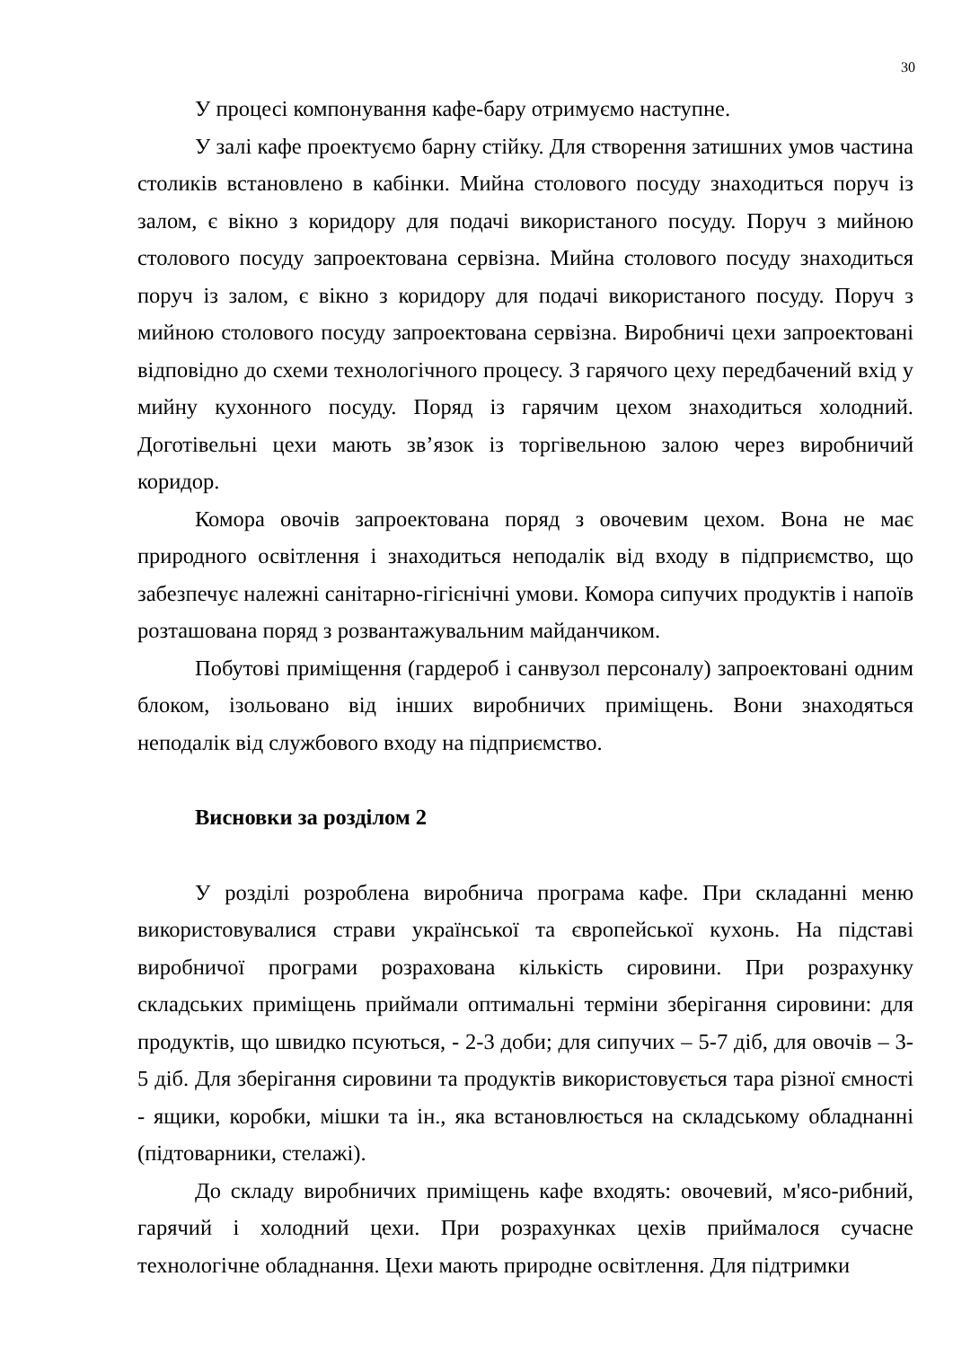30
У процесі компонування кафе-бару отримуємо наступне.
У залі кафе проектуємо барну стійку. Для створення затишних умов частина столиків встановлено в кабінки. Мийна столового посуду знаходиться поруч із залом, є вікно з коридору для подачі використаного посуду. Поруч з мийною столового посуду запроектована сервізна. Мийна столового посуду знаходиться поруч із залом, є вікно з коридору для подачі використаного посуду. Поруч з мийною столового посуду запроектована сервізна. Виробничі цехи запроектовані відповідно до схеми технологічного процесу. З гарячого цеху передбачений вхід у мийну кухонного посуду. Поряд із гарячим цехом знаходиться холодний. Доготівельні цехи мають зв’язок із торгівельною залою через виробничий коридор.
Комора овочів запроектована поряд з овочевим цехом. Вона не має природного освітлення і знаходиться неподалік від входу в підприємство, що забезпечує належні санітарно-гігієнічні умови. Комора сипучих продуктів і напоїв розташована поряд з розвантажувальним майданчиком.
Побутові приміщення (гардероб і санвузол персоналу) запроектовані одним блоком, ізольовано від інших виробничих приміщень. Вони знаходяться неподалік від службового входу на підприємство.
Висновки за розділом 2
У розділі розроблена виробнича програма кафе. При складанні меню використовувалися страви української та європейської кухонь. На підставі виробничої програми розрахована кількість сировини. При розрахунку складських приміщень приймали оптимальні терміни зберігання сировини: для продуктів, що швидко псуються, - 2-3 доби; для сипучих – 5-7 діб, для овочів – 3-5 діб. Для зберігання сировини та продуктів використовується тара різної ємності - ящики, коробки, мішки та ін., яка встановлюється на складському обладнанні (підтоварники, стелажі).
До складу виробничих приміщень кафе входять: овочевий, м'ясо-рибний, гарячий і холодний цехи. При розрахунках цехів приймалося сучасне технологічне обладнання. Цехи мають природне освітлення. Для підтримки